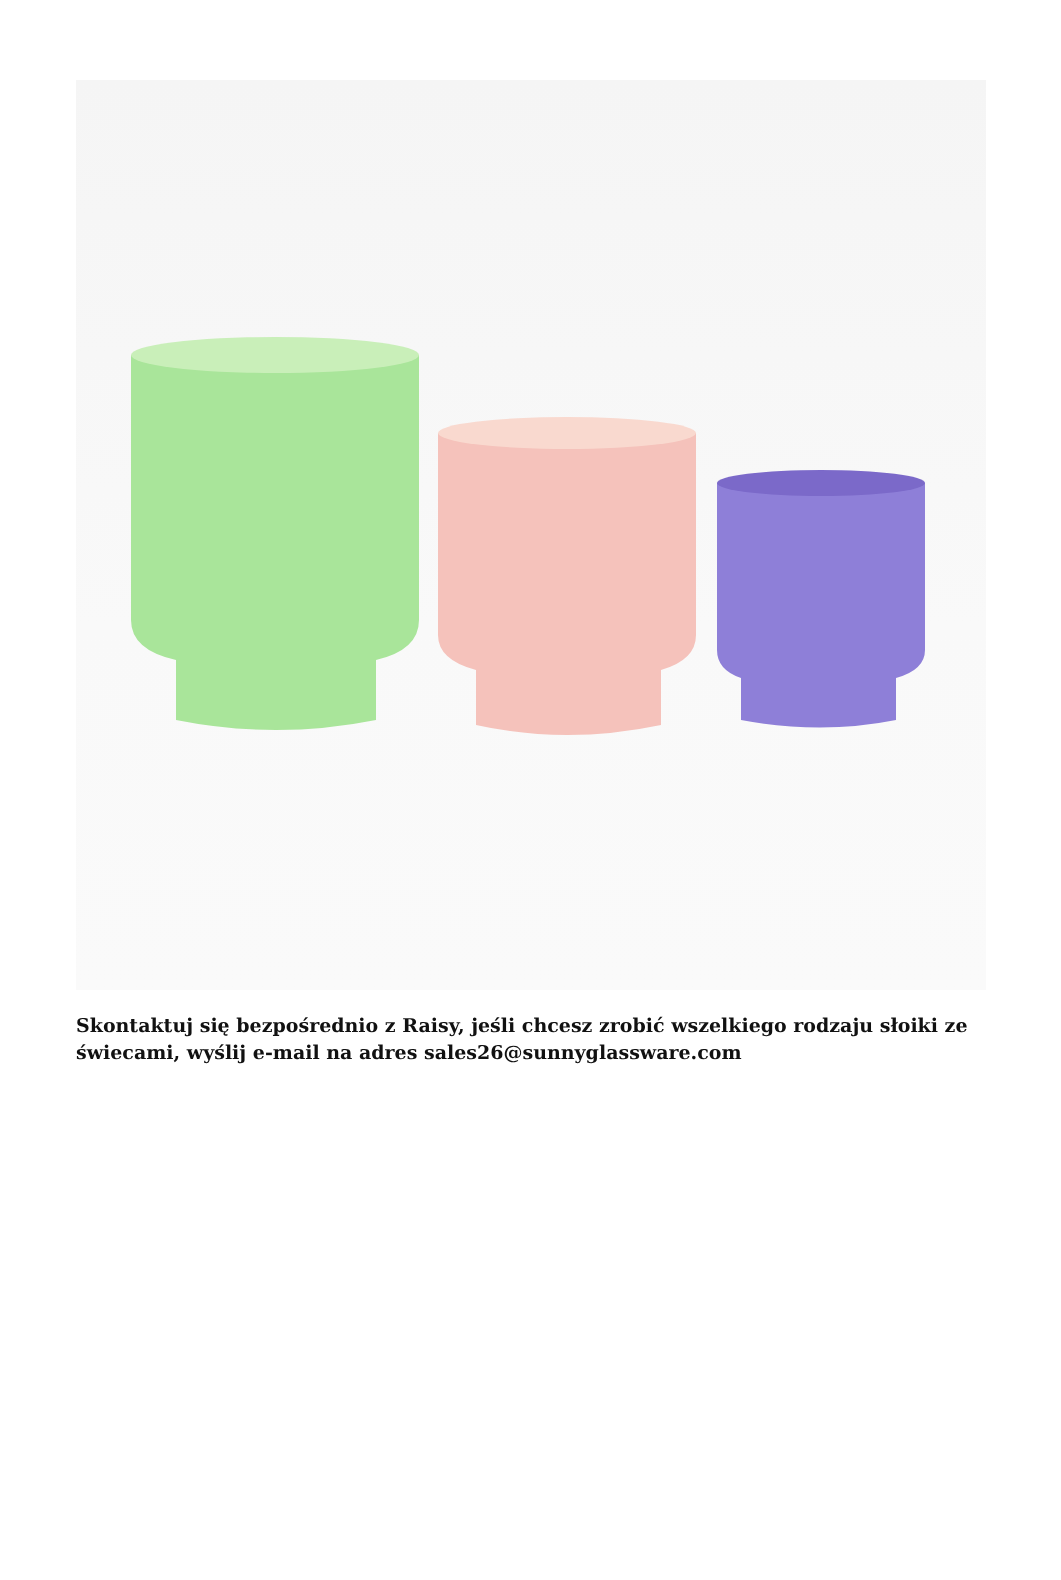Skontaktuj się bezpośrednio z Raisy, jeśli chcesz zrobić wszelkiego rodzaju słoiki ze świecami, wyślij e-mail na adres sales26@sunnyglassware.com